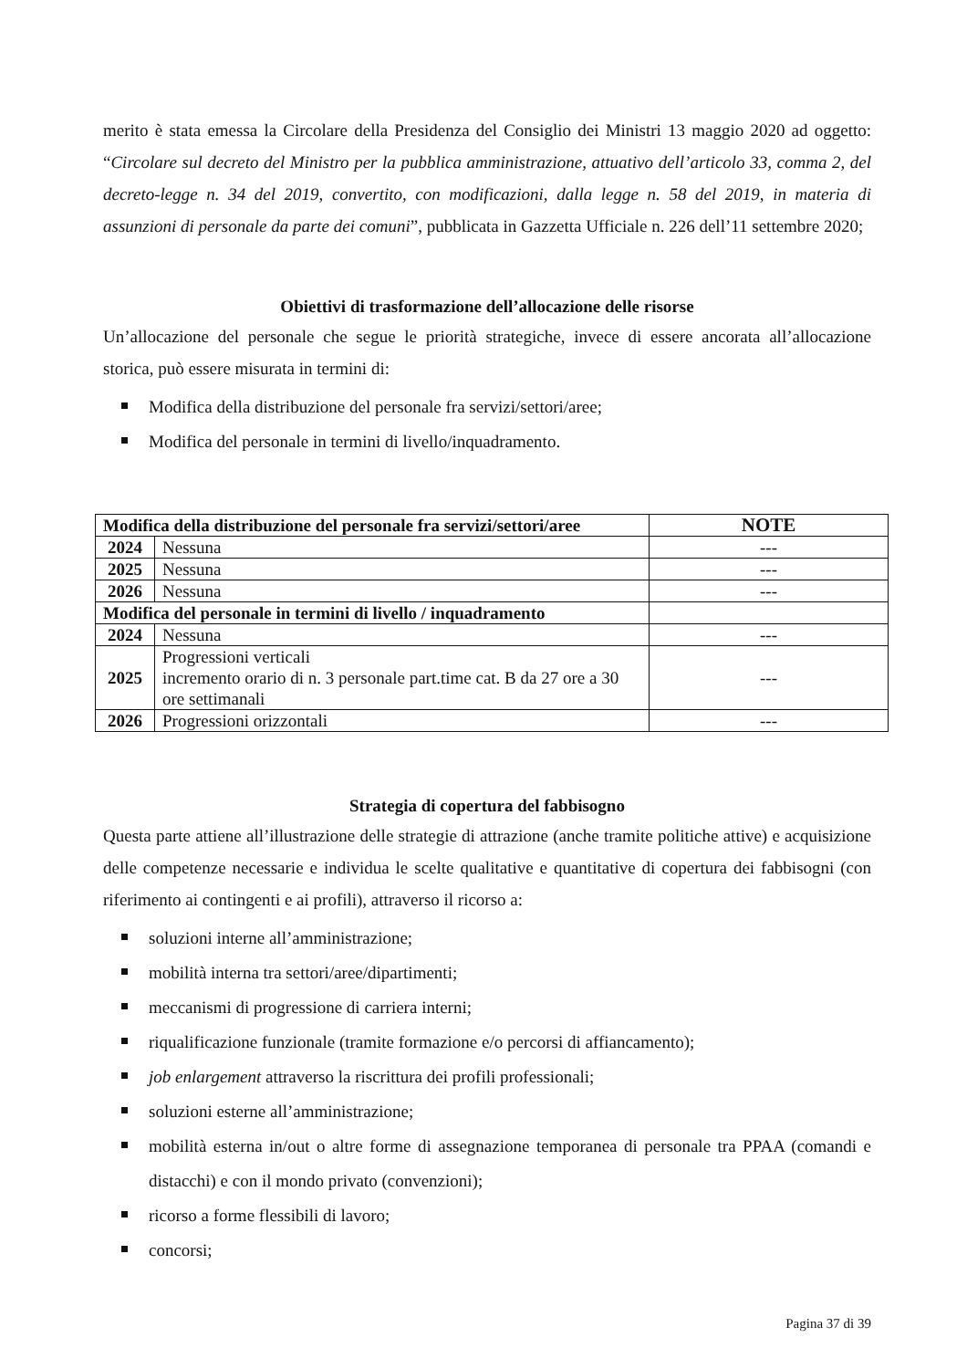merito è stata emessa la Circolare della Presidenza del Consiglio dei Ministri 13 maggio 2020 ad oggetto: “Circolare sul decreto del Ministro per la pubblica amministrazione, attuativo dell’articolo 33, comma 2, del decreto-legge n. 34 del 2019, convertito, con modificazioni, dalla legge n. 58 del 2019, in materia di assunzioni di personale da parte dei comuni”, pubblicata in Gazzetta Ufficiale n. 226 dell’11 settembre 2020;
Obiettivi di trasformazione dell’allocazione delle risorse
Un’allocazione del personale che segue le priorità strategiche, invece di essere ancorata all’allocazione storica, può essere misurata in termini di:
Modifica della distribuzione del personale fra servizi/settori/aree;
Modifica del personale in termini di livello/inquadramento.
| Modifica della distribuzione del personale fra servizi/settori/aree | | NOTE |
| --- | --- | --- |
| 2024 | Nessuna | --- |
| 2025 | Nessuna | --- |
| 2026 | Nessuna | --- |
| Modifica del personale in termini di livello / inquadramento | | |
| 2024 | Nessuna | --- |
| 2025 | Progressioni verticali incremento orario di n. 3 personale part.time cat. B da 27 ore a 30 ore settimanali | --- |
| 2026 | Progressioni orizzontali | --- |
Strategia di copertura del fabbisogno
Questa parte attiene all’illustrazione delle strategie di attrazione (anche tramite politiche attive) e acquisizione delle competenze necessarie e individua le scelte qualitative e quantitative di copertura dei fabbisogni (con riferimento ai contingenti e ai profili), attraverso il ricorso a:
soluzioni interne all’amministrazione;
mobilità interna tra settori/aree/dipartimenti;
meccanismi di progressione di carriera interni;
riqualificazione funzionale (tramite formazione e/o percorsi di affiancamento);
job enlargement attraverso la riscrittura dei profili professionali;
soluzioni esterne all’amministrazione;
mobilità esterna in/out o altre forme di assegnazione temporanea di personale tra PPAA (comandi e distacchi) e con il mondo privato (convenzioni);
ricorso a forme flessibili di lavoro;
concorsi;
Pagina 37 di 39